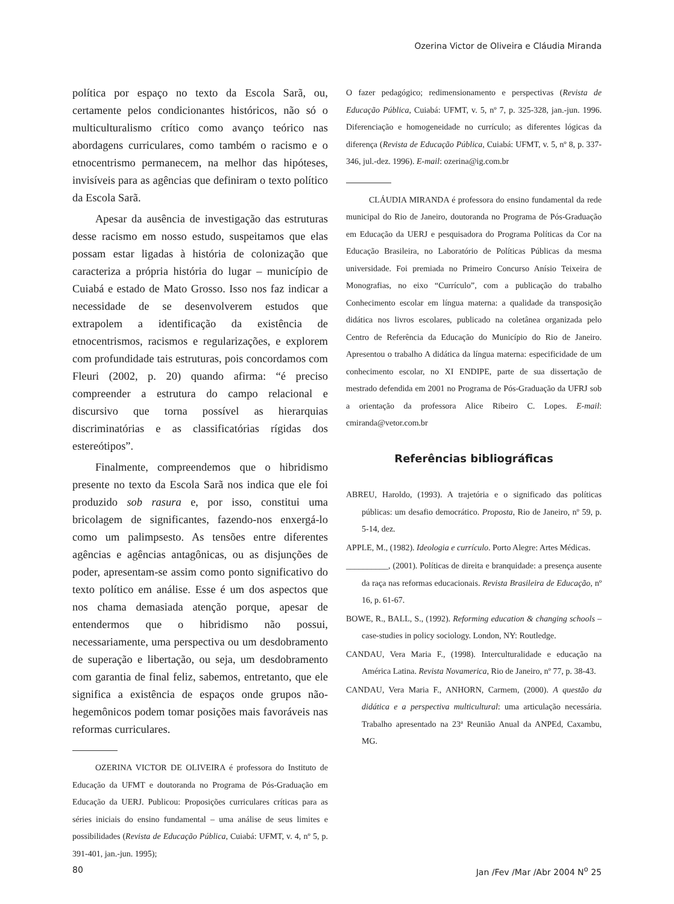Ozerina Victor de Oliveira e Cláudia Miranda
política por espaço no texto da Escola Sarã, ou, certamente pelos condicionantes históricos, não só o multiculturalismo crítico como avanço teórico nas abordagens curriculares, como também o racismo e o etnocentrismo permanecem, na melhor das hipóteses, invisíveis para as agências que definiram o texto político da Escola Sarã.
Apesar da ausência de investigação das estruturas desse racismo em nosso estudo, suspeitamos que elas possam estar ligadas à história de colonização que caracteriza a própria história do lugar – município de Cuiabá e estado de Mato Grosso. Isso nos faz indicar a necessidade de se desenvolverem estudos que extrapolem a identificação da existência de etnocentrismos, racismos e regularizações, e explorem com profundidade tais estruturas, pois concordamos com Fleuri (2002, p. 20) quando afirma: “é preciso compreender a estrutura do campo relacional e discursivo que torna possível as hierarquias discriminatórias e as classificatórias rígidas dos estereótipos”.
Finalmente, compreendemos que o hibridismo presente no texto da Escola Sarã nos indica que ele foi produzido sob rasura e, por isso, constitui uma bricolagem de significantes, fazendo-nos enxergá-lo como um palimpsesto. As tensões entre diferentes agências e agências antagônicas, ou as disjunções de poder, apresentam-se assim como ponto significativo do texto político em análise. Esse é um dos aspectos que nos chama demasiada atenção porque, apesar de entendermos que o hibridismo não possui, necessariamente, uma perspectiva ou um desdobramento de superação e libertação, ou seja, um desdobramento com garantia de final feliz, sabemos, entretanto, que ele significa a existência de espaços onde grupos não-hegemônicos podem tomar posições mais favoráveis nas reformas curriculares.
OZERINA VICTOR DE OLIVEIRA é professora do Instituto de Educação da UFMT e doutoranda no Programa de Pós-Graduação em Educação da UERJ. Publicou: Proposições curriculares críticas para as séries iniciais do ensino fundamental – uma análise de seus limites e possibilidades (Revista de Educação Pública, Cuiabá: UFMT, v. 4, nº 5, p. 391-401, jan.-jun. 1995);
O fazer pedagógico; redimensionamento e perspectivas (Revista de Educação Pública, Cuiabá: UFMT, v. 5, nº 7, p. 325-328, jan.-jun. 1996. Diferenciação e homogeneidade no currículo; as diferentes lógicas da diferença (Revista de Educação Pública, Cuiabá: UFMT, v. 5, nº 8, p. 337-346, jul.-dez. 1996). E-mail: ozerina@ig.com.br
CLÁUDIA MIRANDA é professora do ensino fundamental da rede municipal do Rio de Janeiro, doutoranda no Programa de Pós-Graduação em Educação da UERJ e pesquisadora do Programa Políticas da Cor na Educação Brasileira, no Laboratório de Políticas Públicas da mesma universidade. Foi premiada no Primeiro Concurso Anísio Teixeira de Monografias, no eixo “Currículo”, com a publicação do trabalho Conhecimento escolar em língua materna: a qualidade da transposição didática nos livros escolares, publicado na coletânea organizada pelo Centro de Referência da Educação do Município do Rio de Janeiro. Apresentou o trabalho A didática da língua materna: especificidade de um conhecimento escolar, no XI ENDIPE, parte de sua dissertação de mestrado defendida em 2001 no Programa de Pós-Graduação da UFRJ sob a orientação da professora Alice Ribeiro C. Lopes. E-mail: cmiranda@vetor.com.br
Referências bibliográficas
ABREU, Haroldo, (1993). A trajetória e o significado das políticas públicas: um desafio democrático. Proposta, Rio de Janeiro, nº 59, p. 5-14, dez.
APPLE, M., (1982). Ideologia e currículo. Porto Alegre: Artes Médicas.
__________, (2001). Políticas de direita e branquidade: a presença ausente da raça nas reformas educacionais. Revista Brasileira de Educação, nº 16, p. 61-67.
BOWE, R., BALL, S., (1992). Reforming education & changing schools – case-studies in policy sociology. London, NY: Routledge.
CANDAU, Vera Maria F., (1998). Interculturalidade e educação na América Latina. Revista Novamerica, Rio de Janeiro, nº 77, p. 38-43.
CANDAU, Vera Maria F., ANHORN, Carmem, (2000). A questão da didática e a perspectiva multicultural: uma articulação necessária. Trabalho apresentado na 23ª Reunião Anual da ANPEd, Caxambu, MG.
80 Jan /Fev /Mar /Abr 2004 N<sup>o</sup> 25